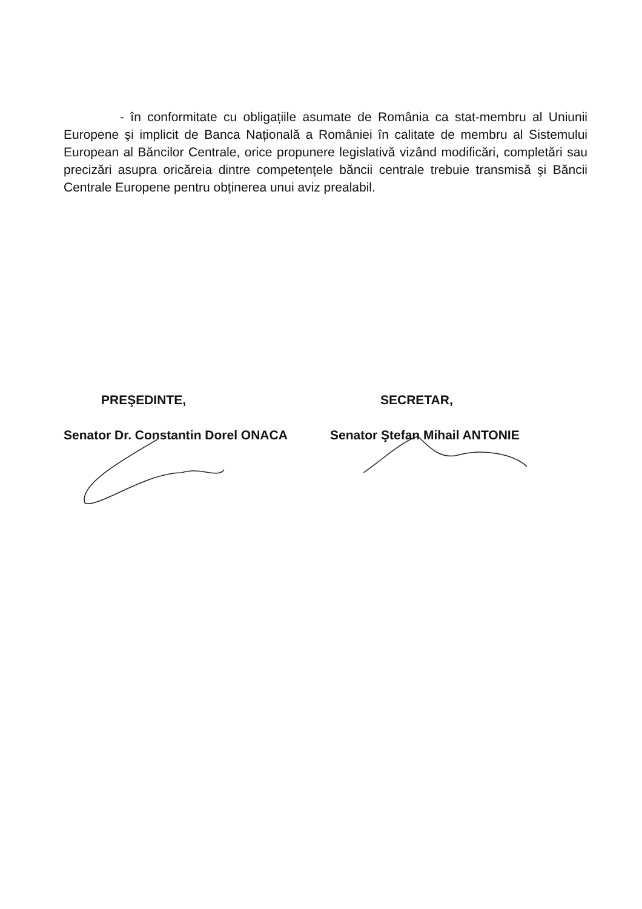- în conformitate cu obligațiile asumate de România ca stat-membru al Uniunii Europene şi implicit de Banca Națională a României în calitate de membru al Sistemului European al Băncilor Centrale, orice propunere legislativă vizând modificări, completări sau precizări asupra oricăreia dintre competențele băncii centrale trebuie transmisă şi Băncii Centrale Europene pentru obținerea unui aviz prealabil.
PREŞEDINTE,
Senator Dr. Constantin Dorel ONACA
SECRETAR,
Senator Ştefan Mihail ANTONIE